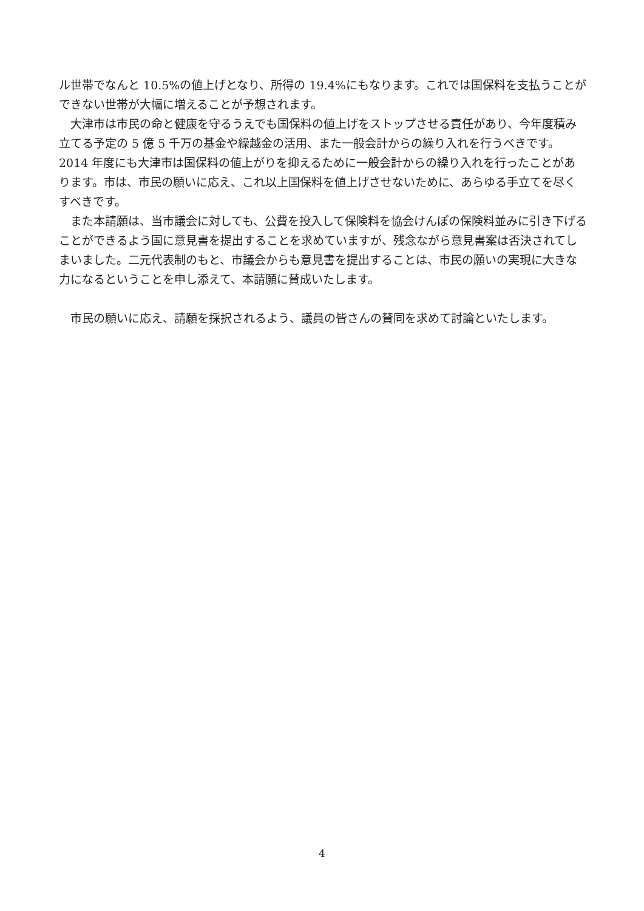ル世帯でなんと 10.5%の値上げとなり、所得の 19.4%にもなります。これでは国保料を支払うことができない世帯が大幅に増えることが予想されます。
　大津市は市民の命と健康を守るうえでも国保料の値上げをストップさせる責任があり、今年度積み立てる予定の 5 億 5 千万の基金や繰越金の活用、また一般会計からの繰り入れを行うべきです。2014 年度にも大津市は国保料の値上がりを抑えるために一般会計からの繰り入れを行ったことがあります。市は、市民の願いに応え、これ以上国保料を値上げさせないために、あらゆる手立てを尽くすべきです。
　また本請願は、当市議会に対しても、公費を投入して保険料を協会けんぽの保険料並みに引き下げることができるよう国に意見書を提出することを求めていますが、残念ながら意見書案は否決されてしまいました。二元代表制のもと、市議会からも意見書を提出することは、市民の願いの実現に大きな力になるということを申し添えて、本請願に賛成いたします。
　市民の願いに応え、請願を採択されるよう、議員の皆さんの賛同を求めて討論といたします。
4